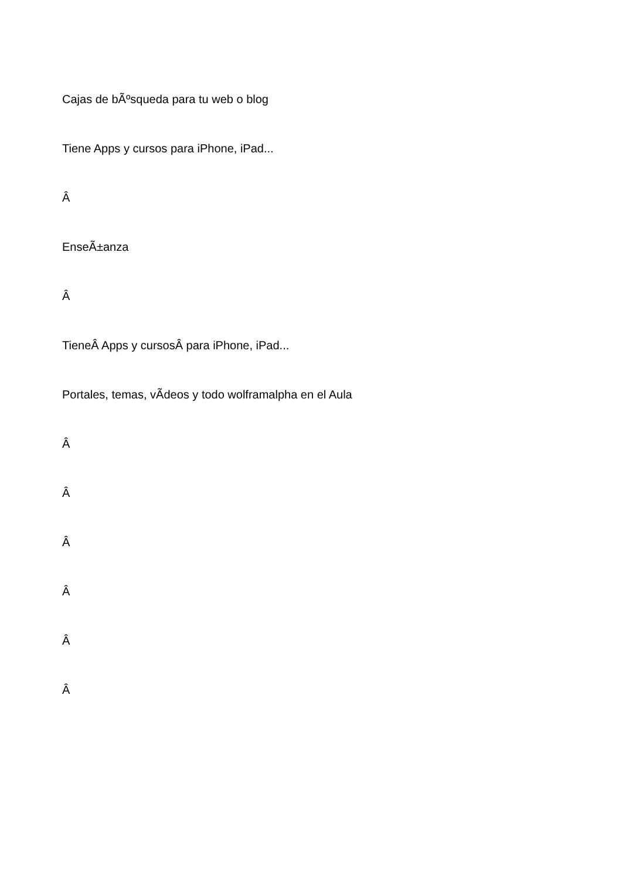Cajas de bÃºsqueda para tu web o blog
Tiene Apps y cursos para iPhone, iPad...
Â
EnseÃ±anza
Â
TieneÂ Apps y cursosÂ para iPhone, iPad...
Portales, temas, vÃ­deos y todo wolframalpha en el Aula
Â
Â
Â
Â
Â
Â